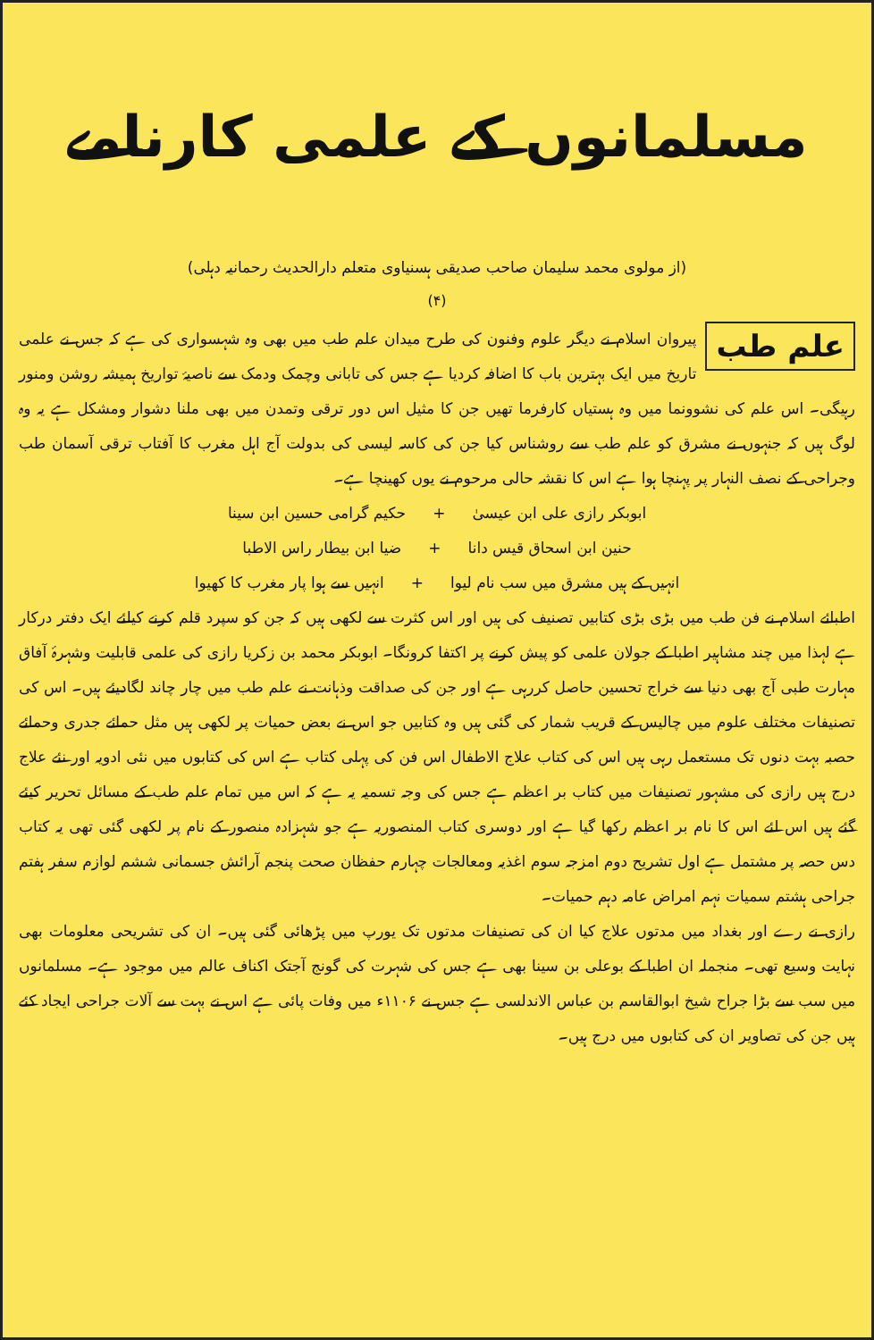مسلمانوں کے علمی کارنامے
(از مولوی محمد سلیمان صاحب صدیقی ہسنیاوی متعلم دارالحدیث رحمانیہ دہلی)
(۴)
علم طب پیروان اسلام نے دیگر علوم وفنون کی طرح میدان علم طب میں بھی وہ شہسواری کی ہے کہ جس نے علمی تاریخ میں ایک بہترین باب کا اضافہ کردیا ہے جس کی تابانی وچمک ودمک سے ناصیۂ تواریخ ہمیشہ روشن ومنور رہیگی۔ اس علم کی نشوونما میں وہ ہستیاں کارفرما تھیں جن کا مثیل اس دور ترقی وتمدن میں بھی ملنا دشوار ومشکل ہے یہ وہ لوگ ہیں کہ جنہوں نے مشرق کو علم طب سے روشناس کیا جن کی کاسہ لیسی کی بدولت آج اہل مغرب کا آفتاب ترقی آسمان طب وجراحی کے نصف النہار پر پہنچا ہوا ہے اس کا نقشہ حالی مرحوم نے یوں کھینچا ہے۔
ابوبکر رازی علی ابن عیسیٰ + حکیم گرامی حسین ابن سینا
حنین ابن اسحاق قیس دانا + ضیا ابن بیطار راس الاطبا
انہیں کے ہیں مشرق میں سب نام لیوا + انہیں سے ہوا پار مغرب کا کھیوا
اطبائے اسلام نے فن طب میں بڑی بڑی کتابیں تصنیف کی ہیں اور اس کثرت سے لکھی ہیں کہ جن کو سپرد قلم کرنے کیلئے ایک دفتر درکار ہے لہذا میں چند مشاہیر اطبا کے جولان علمی کو پیش کرنے پر اکتفا کرونگا۔ ابوبکر محمد بن زکریا رازی کی علمی قابلیت وشہرۂ آفاق مہارت طبی آج بھی دنیا سے خراج تحسین حاصل کررہی ہے اور جن کی صداقت وذہانت نے علم طب میں چار چاند لگادیئے ہیں۔ اس کی تصنیفات مختلف علوم میں چالیس کے قریب شمار کی گئی ہیں وہ کتابیں جو اس نے بعض حمیات پر لکھی ہیں مثل حمائے جدری وحمائے حصبہ بہت دنوں تک مستعمل رہی ہیں اس کی کتاب علاج الاطفال اس فن کی پہلی کتاب ہے اس کی کتابوں میں نئی ادویہ اور نئے علاج درج ہیں رازی کی مشہور تصنیفات میں کتاب بر اعظم ہے جس کی وجہ تسمیہ یہ ہے کہ اس میں تمام علم طب کے مسائل تحریر کیئے گئے ہیں اس لئے اس کا نام بر اعظم رکھا گیا ہے اور دوسری کتاب المنصوریہ ہے جو شہزادہ منصور کے نام پر لکھی گئی تھی یہ کتاب دس حصہ پر مشتمل ہے اول تشریح دوم امزجہ سوم اغذیہ ومعالجات چہارم حفظان صحت پنجم آرائش جسمانی ششم لوازم سفر ہفتم جراحی ہشتم سمیات نہم امراض عامہ دہم حمیات۔
رازی نے رے اور بغداد میں مدتوں علاج کیا ان کی تصنیفات مدتوں تک یورپ میں پڑھائی گئی ہیں۔ ان کی تشریحی معلومات بھی نہایت وسیع تھی۔ منجملہ ان اطبا کے بوعلی بن سینا بھی ہے جس کی شہرت کی گونج آجتک اکناف عالم میں موجود ہے۔ مسلمانوں میں سب سے بڑا جراح شیخ ابوالقاسم بن عباس الاندلسی ہے جس نے ۱۱۰۶ء میں وفات پائی ہے اس نے بہت سے آلات جراحی ایجاد کئے ہیں جن کی تصاویر ان کی کتابوں میں درج ہیں۔